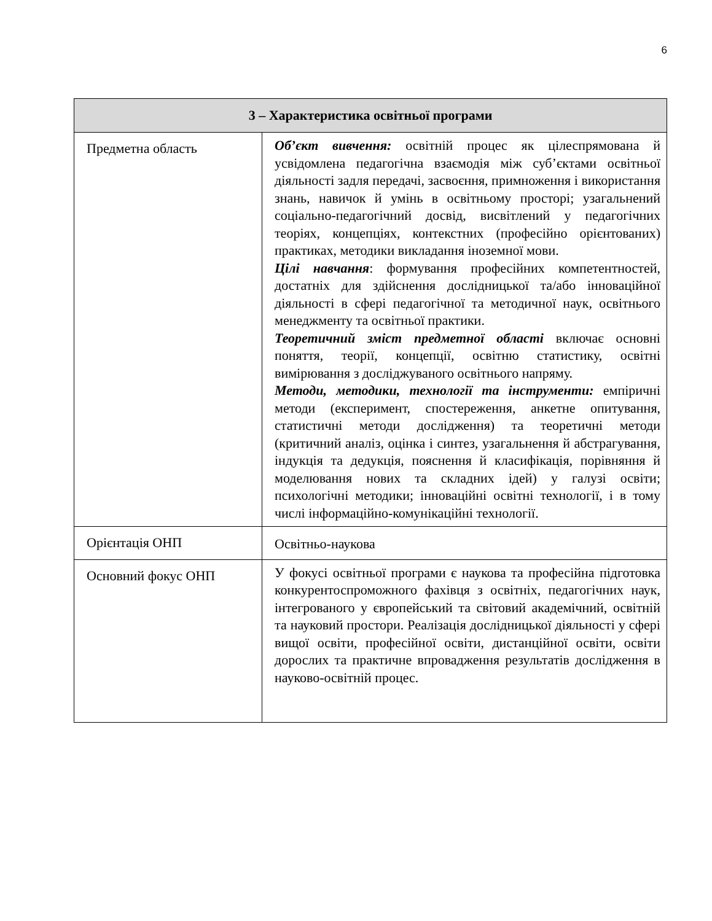6
| 3 – Характеристика освітньої програми | |
| --- | --- |
| Предметна область | Об’єкт вивчення: освітній процес як цілеспрямована й усвідомлена педагогічна взаємодія між суб’єктами освітньої діяльності задля передачі, засвоєння, примноження і використання знань, навичок й умінь в освітньому просторі; узагальнений соціально-педагогічний досвід, висвітлений у педагогічних теоріях, концепціях, контекстних (професійно орієнтованих) практиках, методики викладання іноземної мови. Цілі навчання : формування професійних компетентностей, достатніх для здійснення дослідницької та/або інноваційної діяльності в сфері педагогічної та методичної наук, освітнього менеджменту та освітньої практики. Теоретичний зміст предметної області включає основні поняття, теорії, концепції, освітню статистику, освітні вимірювання з досліджуваного освітнього напряму. Методи, методики, технології та інструменти: емпіричні методи (експеримент, спостереження, анкетне опитування, статистичні методи дослідження) та теоретичні методи (критичний аналіз, оцінка і синтез, узагальнення й абстрагування, індукція та дедукція, пояснення й класифікація, порівняння й моделювання нових та складних ідей) у галузі освіти; психологічні методики; інноваційні освітні технології, і в тому числі інформаційно-комунікаційні технології. |
| Орієнтація ОНП | Освітньо-наукова |
| Основний фокус ОНП | У фокусі освітньої програми є наукова та професійна підготовка конкурентоспроможного фахівця з освітніх, педагогічних наук, інтегрованого у європейський та світовий академічний, освітній та науковий простори. Реалізація дослідницької діяльності у сфері вищої освіти, професійної освіти, дистанційної освіти, освіти дорослих та практичне впровадження результатів дослідження в науково-освітній процес. |